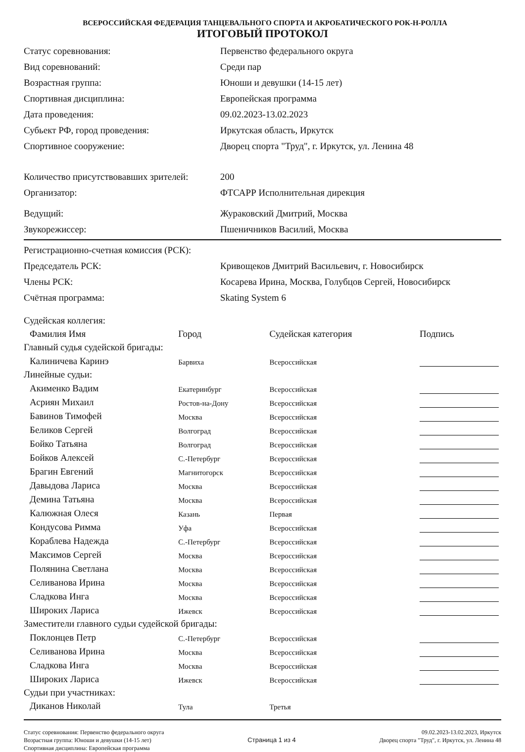ВСЕРОССИЙСКАЯ ФЕДЕРАЦИЯ ТАНЦЕВАЛЬНОГО СПОРТА И АКРОБАТИЧЕСКОГО РОК-Н-РОЛЛА
ИТОГОВЫЙ ПРОТОКОЛ
Статус соревнования:
Первенство федерального округа
Вид соревнований:
Среди пар
Возрастная группа:
Юноши и девушки (14-15 лет)
Спортивная дисциплина:
Европейская программа
Дата проведения:
09.02.2023-13.02.2023
Субьект РФ, город проведения:
Иркутская область, Иркутск
Спортивное сооружение:
Дворец спорта "Труд", г. Иркутск, ул. Ленина 48
Количество присутствовавших зрителей:
200
Организатор:
ФТСАРР Исполнительная дирекция
Ведущий:
Жураковский Дмитрий, Москва
Звукорежиссер:
Пшеничников Василий, Москва
Регистрационно-счетная комиссия (РСК):
Председатель РСК:
Кривощеков Дмитрий Васильевич, г. Новосибирск
Члены РСК:
Косарева Ирина, Москва, Голубцов Сергей, Новосибирск
Счётная программа:
Skating System 6
| Судейская коллегия: | | | |
| Фамилия Имя | Город | Судейская категория | Подпись |
| Главный судья судейской бригады: | | | |
| Калиничева Каринэ | Барвиха | Всероссийская | |
| Линейные судьи: | | | |
| Акименко Вадим | Екатеринбург | Всероссийская | |
| Асриян Михаил | Ростов-на-Дону | Всероссийская | |
| Бавинов Тимофей | Москва | Всероссийская | |
| Беликов Сергей | Волгоград | Всероссийская | |
| Бойко Татьяна | Волгоград | Всероссийская | |
| Бойков Алексей | С.-Петербург | Всероссийская | |
| Брагин Евгений | Магнитогорск | Всероссийская | |
| Давыдова Лариса | Москва | Всероссийская | |
| Демина Татьяна | Москва | Всероссийская | |
| Калюжная Олеся | Казань | Первая | |
| Кондусова Римма | Уфа | Всероссийская | |
| Кораблева Надежда | С.-Петербург | Всероссийская | |
| Максимов Сергей | Москва | Всероссийская | |
| Полянина Светлана | Москва | Всероссийская | |
| Селиванова Ирина | Москва | Всероссийская | |
| Сладкова Инга | Москва | Всероссийская | |
| Широких Лариса | Ижевск | Всероссийская | |
| Заместители главного судьи судейской бригады: | | | |
| Поклонцев Петр | С.-Петербург | Всероссийская | |
| Селиванова Ирина | Москва | Всероссийская | |
| Сладкова Инга | Москва | Всероссийская | |
| Широких Лариса | Ижевск | Всероссийская | |
| Судьи при участниках: | | | |
| Диканов Николай | Тула | Третья | |
Статус соревнования: Первенство федерального округа
Возрастная группа: Юноши и девушки (14-15 лет)
Спортивная дисциплина: Европейская программа
Страница 1 из 4
09.02.2023-13.02.2023, Иркутск
Дворец спорта "Труд", г. Иркутск, ул. Ленина 48